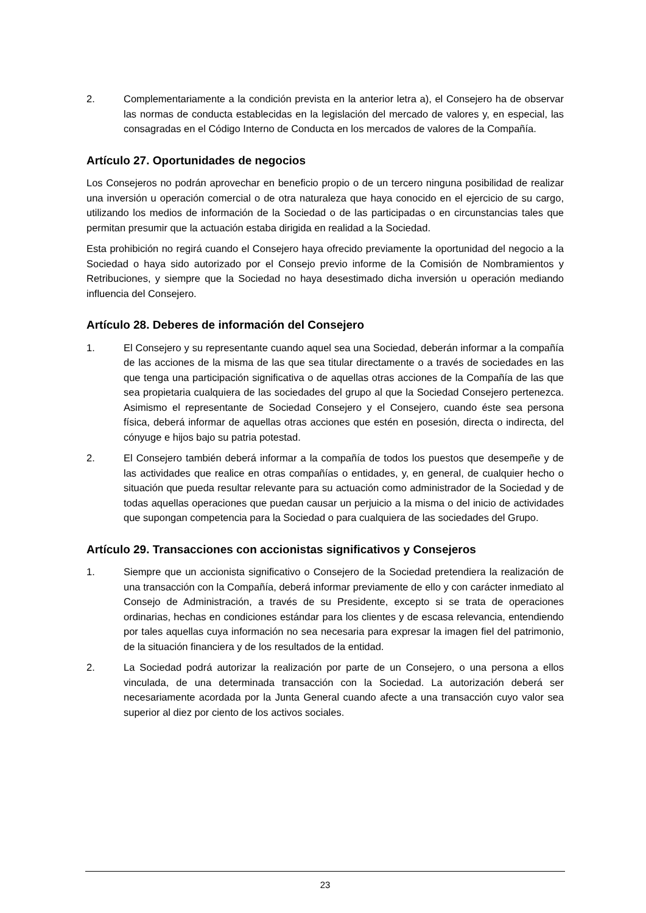2. Complementariamente a la condición prevista en la anterior letra a), el Consejero ha de observar las normas de conducta establecidas en la legislación del mercado de valores y, en especial, las consagradas en el Código Interno de Conducta en los mercados de valores de la Compañía.
Artículo 27. Oportunidades de negocios
Los Consejeros no podrán aprovechar en beneficio propio o de un tercero ninguna posibilidad de realizar una inversión u operación comercial o de otra naturaleza que haya conocido en el ejercicio de su cargo, utilizando los medios de información de la Sociedad o de las participadas o en circunstancias tales que permitan presumir que la actuación estaba dirigida en realidad a la Sociedad.
Esta prohibición no regirá cuando el Consejero haya ofrecido previamente la oportunidad del negocio a la Sociedad o haya sido autorizado por el Consejo previo informe de la Comisión de Nombramientos y Retribuciones, y siempre que la Sociedad no haya desestimado dicha inversión u operación mediando influencia del Consejero.
Artículo 28. Deberes de información del Consejero
1. El Consejero y su representante cuando aquel sea una Sociedad, deberán informar a la compañía de las acciones de la misma de las que sea titular directamente o a través de sociedades en las que tenga una participación significativa o de aquellas otras acciones de la Compañía de las que sea propietaria cualquiera de las sociedades del grupo al que la Sociedad Consejero pertenezca. Asimismo el representante de Sociedad Consejero y el Consejero, cuando éste sea persona física, deberá informar de aquellas otras acciones que estén en posesión, directa o indirecta, del cónyuge e hijos bajo su patria potestad.
2. El Consejero también deberá informar a la compañía de todos los puestos que desempeñe y de las actividades que realice en otras compañías o entidades, y, en general, de cualquier hecho o situación que pueda resultar relevante para su actuación como administrador de la Sociedad y de todas aquellas operaciones que puedan causar un perjuicio a la misma o del inicio de actividades que supongan competencia para la Sociedad o para cualquiera de las sociedades del Grupo.
Artículo 29. Transacciones con accionistas significativos y Consejeros
1. Siempre que un accionista significativo o Consejero de la Sociedad pretendiera la realización de una transacción con la Compañía, deberá informar previamente de ello y con carácter inmediato al Consejo de Administración, a través de su Presidente, excepto si se trata de operaciones ordinarias, hechas en condiciones estándar para los clientes y de escasa relevancia, entendiendo por tales aquellas cuya información no sea necesaria para expresar la imagen fiel del patrimonio, de la situación financiera y de los resultados de la entidad.
2. La Sociedad podrá autorizar la realización por parte de un Consejero, o una persona a ellos vinculada, de una determinada transacción con la Sociedad. La autorización deberá ser necesariamente acordada por la Junta General cuando afecte a una transacción cuyo valor sea superior al diez por ciento de los activos sociales.
23